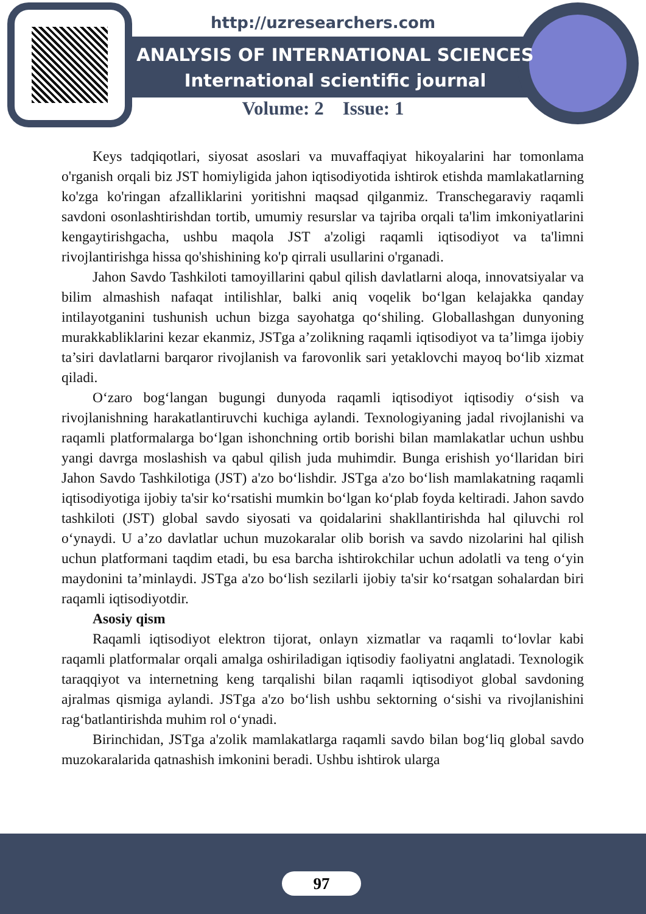http://uzresearchers.com
ANALYSIS OF INTERNATIONAL SCIENCES
International scientific journal
Volume: 2 Issue: 1
Keys tadqiqotlari, siyosat asoslari va muvaffaqiyat hikoyalarini har tomonlama o'rganish orqali biz JST homiyligida jahon iqtisodiyotida ishtirok etishda mamlakatlarning ko'zga ko'ringan afzalliklarini yoritishni maqsad qilganmiz. Transchegaraviy raqamli savdoni osonlashtirishdan tortib, umumiy resurslar va tajriba orqali ta'lim imkoniyatlarini kengaytirishgacha, ushbu maqola JST a'zoligi raqamli iqtisodiyot va ta'limni rivojlantirishga hissa qo'shishining ko'p qirrali usullarini o'rganadi.
Jahon Savdo Tashkiloti tamoyillarini qabul qilish davlatlarni aloqa, innovatsiyalar va bilim almashish nafaqat intilishlar, balki aniq voqelik bo‘lgan kelajakka qanday intilayotganini tushunish uchun bizga sayohatga qo‘shiling. Globallashgan dunyoning murakkabliklarini kezar ekanmiz, JSTga a’zolikning raqamli iqtisodiyot va ta’limga ijobiy ta’siri davlatlarni barqaror rivojlanish va farovonlik sari yetaklovchi mayoq bo‘lib xizmat qiladi.
O‘zaro bog‘langan bugungi dunyoda raqamli iqtisodiyot iqtisodiy o‘sish va rivojlanishning harakatlantiruvchi kuchiga aylandi. Texnologiyaning jadal rivojlanishi va raqamli platformalarga bo‘lgan ishonchning ortib borishi bilan mamlakatlar uchun ushbu yangi davrga moslashish va qabul qilish juda muhimdir. Bunga erishish yo‘llaridan biri Jahon Savdo Tashkilotiga (JST) a'zo bo‘lishdir. JSTga a'zo bo‘lish mamlakatning raqamli iqtisodiyotiga ijobiy ta'sir ko‘rsatishi mumkin bo‘lgan ko‘plab foyda keltiradi. Jahon savdo tashkiloti (JST) global savdo siyosati va qoidalarini shakllantirishda hal qiluvchi rol o‘ynaydi. U a’zo davlatlar uchun muzokaralar olib borish va savdo nizolarini hal qilish uchun platformani taqdim etadi, bu esa barcha ishtirokchilar uchun adolatli va teng o‘yin maydonini ta’minlaydi. JSTga a'zo bo‘lish sezilarli ijobiy ta'sir ko‘rsatgan sohalardan biri raqamli iqtisodiyotdir.
Asosiy qism
Raqamli iqtisodiyot elektron tijorat, onlayn xizmatlar va raqamli to‘lovlar kabi raqamli platformalar orqali amalga oshiriladigan iqtisodiy faoliyatni anglatadi. Texnologik taraqqiyot va internetning keng tarqalishi bilan raqamli iqtisodiyot global savdoning ajralmas qismiga aylandi. JSTga a'zo bo‘lish ushbu sektorning o‘sishi va rivojlanishini rag‘batlantirishda muhim rol o‘ynadi.
Birinchidan, JSTga a'zolik mamlakatlarga raqamli savdo bilan bog‘liq global savdo muzokaralarida qatnashish imkonini beradi. Ushbu ishtirok ularga
97